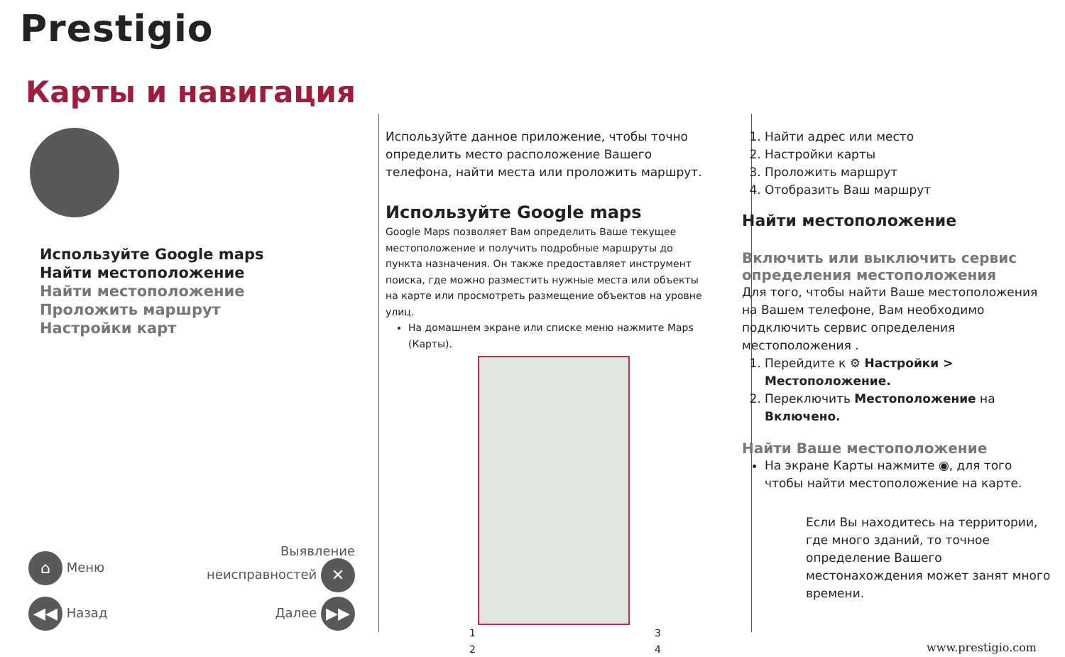Prestigio
Карты и навигация
Используйте Google maps
Найти местоположение
Найти местоположение
Проложить маршрут
Настройки карт
⌂ Меню Выявление
неисправностей ✕
◀◀ Назад Далее ▶▶
Используйте данное приложение, чтобы точно определить место расположение Вашего телефона, найти места или проложить маршрут.
Используйте Google maps
Google Maps позволяет Вам определить Ваше текущее местоположение и получить подробные маршруты до пункта назначения. Он также предоставляет инструмент поиска, где можно разместить нужные места или объекты на карте или просмотреть размещение объектов на уровне улиц.
На домашнем экране или списке меню нажмите Maps (Карты).
1 3
2 4
1. Найти адрес или место
2. Настройки карты
3. Проложить маршрут
4. Отобразить Ваш маршрут
Найти местоположение
Включить или выключить сервис определения местоположения
Для того, чтобы найти Ваше местоположения на Вашем телефоне, Вам необходимо подключить сервис определения местоположения .
1. Перейдите к ⚙ Настройки > Местоположение.
2. Переключить Местоположение на Включено.
Найти Ваше местоположение
На экране Карты нажмите ◉, для того чтобы найти местоположение на карте.
Если Вы находитесь на территории, где много зданий, то точное определение Вашего местонахождения может занят много времени.
www.prestigio.com